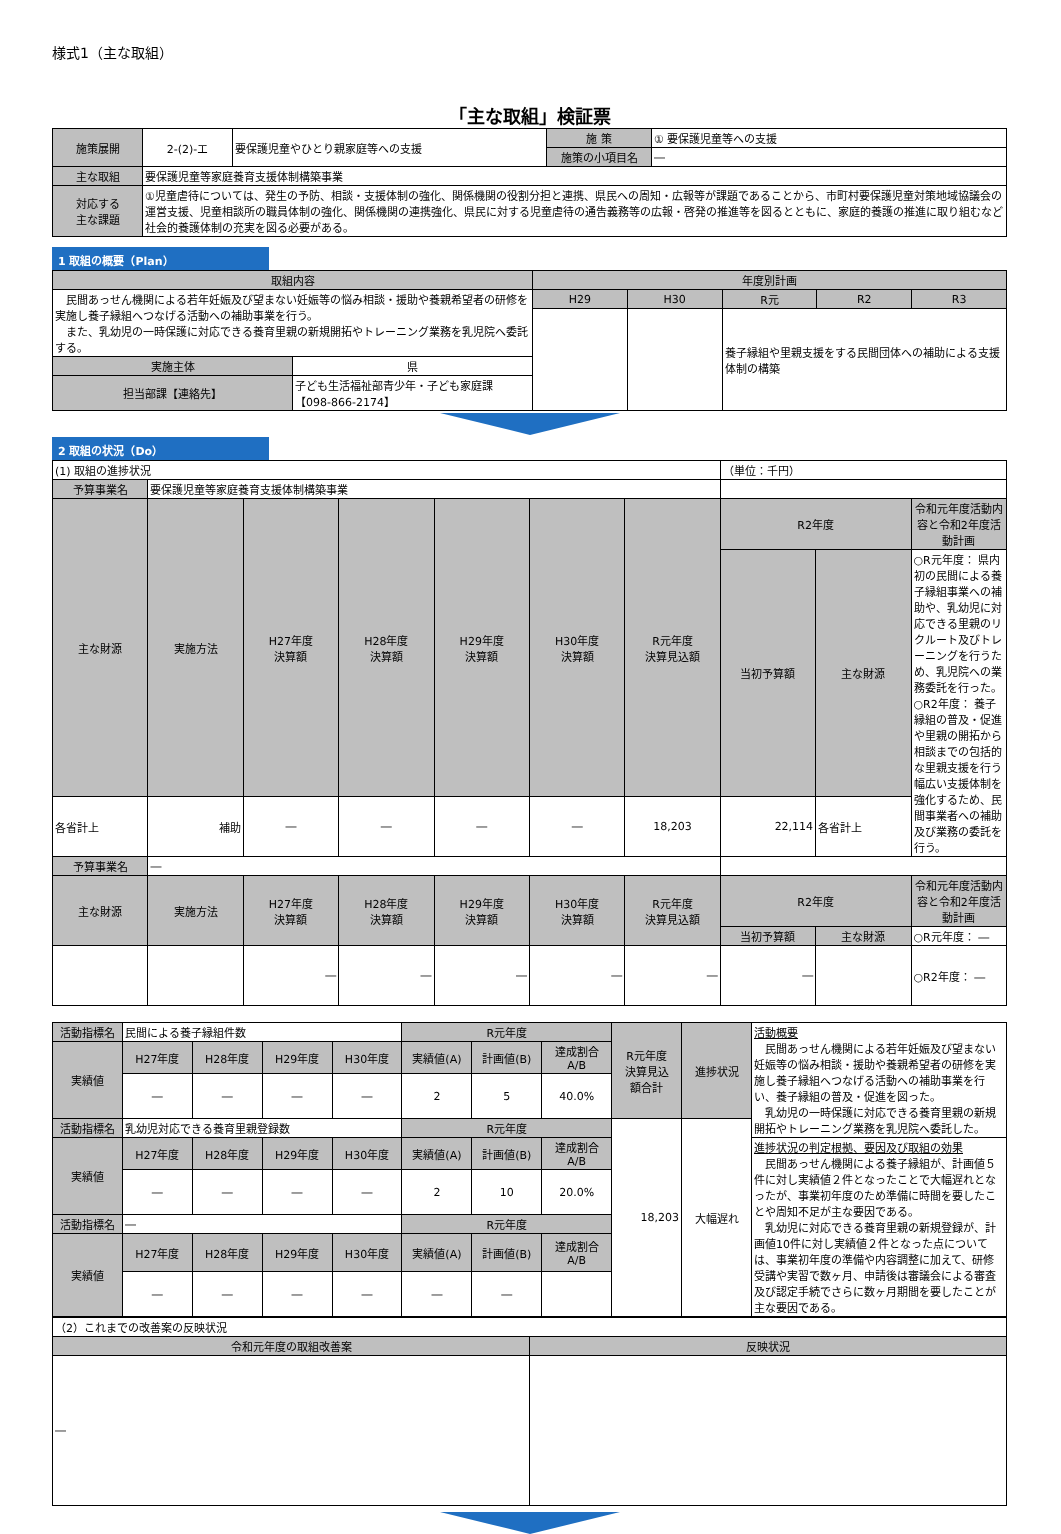様式1（主な取組）
「主な取組」検証票
| 施策展開 | 2-(2)-エ | 要保護児童やひとり親家庭等への支援 | 施 策 | ① 要保護児童等への支援 |
| | | | 施策の小項目名 | ― |
| 主な取組 | 要保護児童等家庭養育支援体制構築事業 | | | |
| 対応する 主な課題 | ①児童虐待については、発生の予防、相談・支援体制の強化、関係機関の役割分担と連携、県民への周知・広報等が課題であることから、市町村要保護児童対策地域協議会の運営支援、児童相談所の職員体制の強化、関係機関の連携強化、県民に対する児童虐待の通告義務等の広報・啓発の推進等を図るとともに、家庭的養護の推進に取り組むなど社会的養護体制の充実を図る必要がある。 | | | |
1 取組の概要（Plan）
| 取組内容 | | 年度別計画 | | | | |
| --- | --- | --- | --- | --- | --- | --- |
| 民間あっせん機関による若年妊娠及び望まない妊娠等の悩み相談・援助や養親希望者の研修を実施し養子縁組へつなげる活動への補助事業を行う。 また、乳幼児の一時保護に対応できる養育里親の新規開拓やトレーニング業務を乳児院へ委託する。 | | H29 | H30 | R元 | R2 | R3 |
| | | | | 養子縁組や里親支援をする民間団体への補助による支援体制の構築 | | |
| 実施主体 | 県 | | | | | |
| 担当部課【連絡先】 | 子ども生活福祉部青少年・子ども家庭課 【098-866-2174】 | | | | | |
2 取組の状況（Do）
| (1) 取組の進捗状況 | | | | | | | （単位：千円） | | |
| 予算事業名 | 要保護児童等家庭養育支援体制構築事業 | | | | | | | | |
| 主な財源 | 実施方法 | H27年度 決算額 | H28年度 決算額 | H29年度 決算額 | H30年度 決算額 | R元年度 決算見込額 | R2年度 | | 令和元年度活動内容と令和2年度活動計画 |
| | | | | | | | 当初予算額 | 主な財源 | ○R元年度： 県内初の民間による養子縁組事業への補助や、乳幼児に対応できる里親のリクルート及びトレーニングを行うため、乳児院への業務委託を行った。 ○R2年度： 養子縁組の普及・促進や里親の開拓から相談までの包括的な里親支援を行う幅広い支援体制を強化するため、民間事業者への補助及び業務の委託を行う。 |
| 各省計上 | 補助 | ― | ― | ― | ― | 18,203 | 22,114 | 各省計上 | |
| 予算事業名 | ― | | | | | | | | |
| 主な財源 | 実施方法 | H27年度 決算額 | H28年度 決算額 | H29年度 決算額 | H30年度 決算額 | R元年度 決算見込額 | R2年度 | | 令和元年度活動内容と令和2年度活動計画 |
| | | | | | | | 当初予算額 | 主な財源 | ○R元年度： ― |
| | | ― | ― | ― | ― | ― | ― | | ○R2年度： ― |
| 活動指標名 | 民間による養子縁組件数 | | | | R元年度 | | | R元年度 決算見込 額合計 | 進捗状況 | 活動概要 民間あっせん機関による若年妊娠及び望まない妊娠等の悩み相談・援助や養親希望者の研修を実施し養子縁組へつなげる活動への補助事業を行い、養子縁組の普及・促進を図った。 乳幼児の一時保護に対応できる養育里親の新規開拓やトレーニング業務を乳児院へ委託した。 |
| 実績値 | H27年度 | H28年度 | H29年度 | H30年度 | 実績値(A) | 計画値(B) | 達成割合 A/B | | | |
| | ― | ― | ― | ― | 2 | 5 | 40.0% | | | |
| 活動指標名 | 乳幼児対応できる養育里親登録数 | | | | R元年度 | | | 18,203 | 大幅遅れ | |
| 実績値 | H27年度 | H28年度 | H29年度 | H30年度 | 実績値(A) | 計画値(B) | 達成割合 A/B | | | 進捗状況の判定根拠、要因及び取組の効果 民間あっせん機関による養子縁組が、計画値５件に対し実績値２件となったことで大幅遅れとなったが、事業初年度のため準備に時間を要したことや周知不足が主な要因である。 乳幼児に対応できる養育里親の新規登録が、計画値10件に対し実績値２件となった点については、事業初年度の準備や内容調整に加えて、研修受講や実習で数ヶ月、申請後は審議会による審査及び認定手続でさらに数ヶ月期間を要したことが主な要因である。 |
| | ― | ― | ― | ― | 2 | 10 | 20.0% | | | |
| 活動指標名 | ― | | | | R元年度 | | | | | |
| 実績値 | H27年度 | H28年度 | H29年度 | H30年度 | 実績値(A) | 計画値(B) | 達成割合 A/B | | | |
| | ― | ― | ― | ― | ― | ― | | | | |
| （2）これまでの改善案の反映状況 | |
| 令和元年度の取組改善案 | 反映状況 |
| ― | |